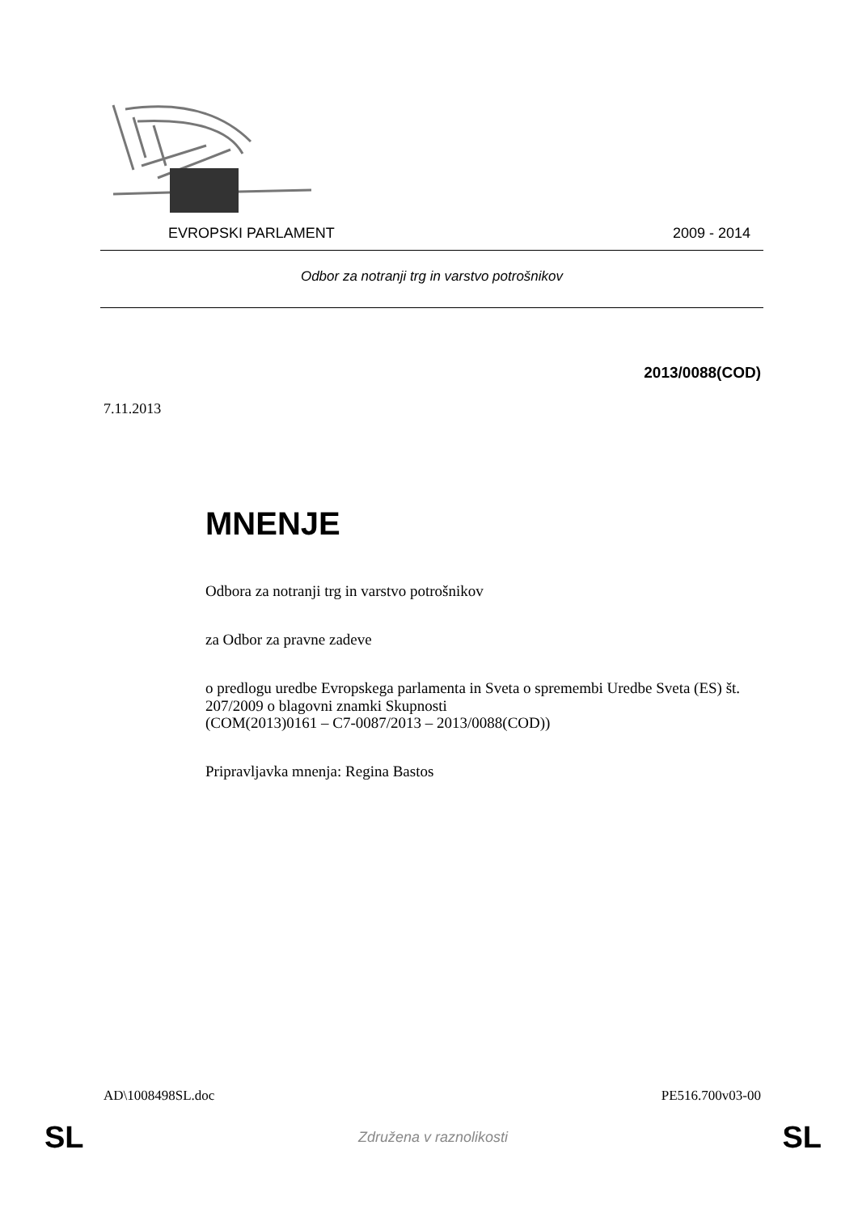EVROPSKI PARLAMENT 2009 - 2014
Odbor za notranji trg in varstvo potrošnikov
2013/0088(COD)
7.11.2013
MNENJE
Odbora za notranji trg in varstvo potrošnikov
za Odbor za pravne zadeve
o predlogu uredbe Evropskega parlamenta in Sveta o spremembi Uredbe Sveta (ES) št. 207/2009 o blagovni znamki Skupnosti
(COM(2013)0161 – C7-0087/2013 – 2013/0088(COD))
Pripravljavka mnenja: Regina Bastos
AD\1008498SL.doc PE516.700v03-00
SL Združena v raznolikosti SL